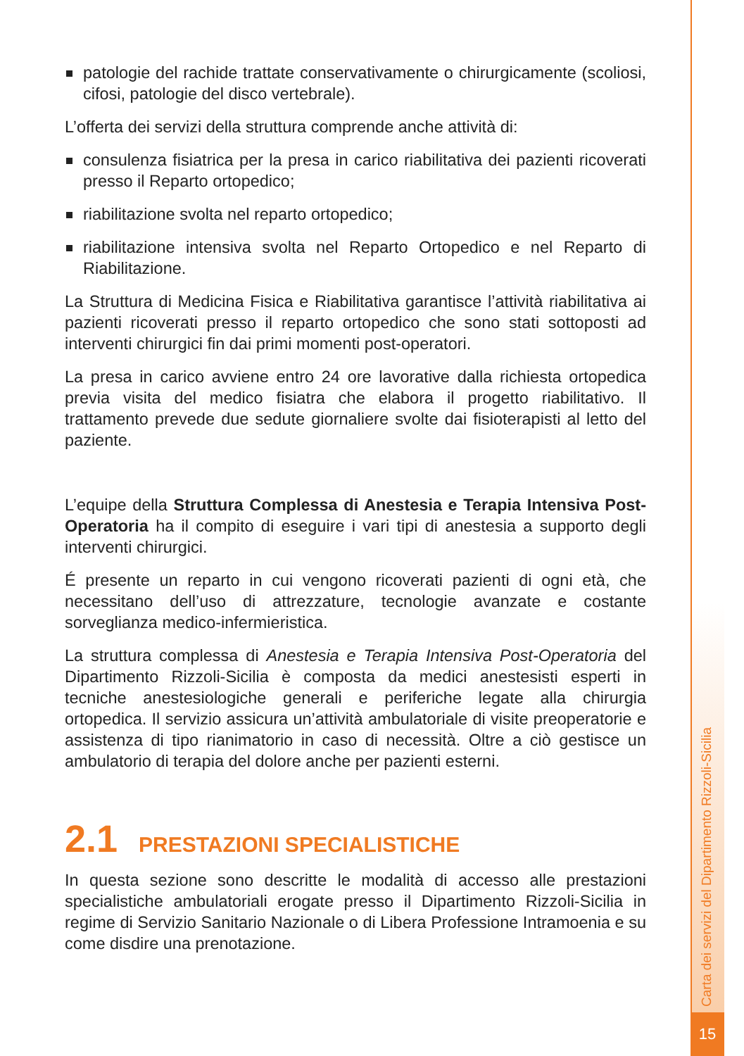Carta dei servizi del Dipartimento Rizzoli-Sicilia
15
patologie del rachide trattate conservativamente o chirurgicamente (scoliosi, cifosi, patologie del disco vertebrale).
L’offerta dei servizi della struttura comprende anche attività di:
consulenza fisiatrica per la presa in carico riabilitativa dei pazienti ricoverati presso il Reparto ortopedico;
riabilitazione svolta nel reparto ortopedico;
riabilitazione intensiva svolta nel Reparto Ortopedico e nel Reparto di Riabilitazione.
La Struttura di Medicina Fisica e Riabilitativa garantisce l’attività riabilitativa ai pazienti ricoverati presso il reparto ortopedico che sono stati sottoposti ad interventi chirurgici fin dai primi momenti post-operatori.
La presa in carico avviene entro 24 ore lavorative dalla richiesta ortopedica previa visita del medico fisiatra che elabora il progetto riabilitativo. Il trattamento prevede due sedute giornaliere svolte dai fisioterapisti al letto del paziente.
L’equipe della Struttura Complessa di Anestesia e Terapia Intensiva Post- Operatoria ha il compito di eseguire i vari tipi di anestesia a supporto degli interventi chirurgici.
É presente un reparto in cui vengono ricoverati pazienti di ogni età, che necessitano dell’uso di attrezzature, tecnologie avanzate e costante sorveglianza medico-infermieristica.
La struttura complessa di Anestesia e Terapia Intensiva Post-Operatoria del Dipartimento Rizzoli-Sicilia è composta da medici anestesisti esperti in tecniche anestesiologiche generali e periferiche legate alla chirurgia ortopedica. Il servizio assicura un’attività ambulatoriale di visite preoperatorie e assistenza di tipo rianimatorio in caso di necessità. Oltre a ciò gestisce un ambulatorio di terapia del dolore anche per pazienti esterni.
2.1 PRESTAZIONI SPECIALISTICHE
In questa sezione sono descritte le modalità di accesso alle prestazioni specialistiche ambulatoriali erogate presso il Dipartimento Rizzoli-Sicilia in regime di Servizio Sanitario Nazionale o di Libera Professione Intramoenia e su come disdire una prenotazione.